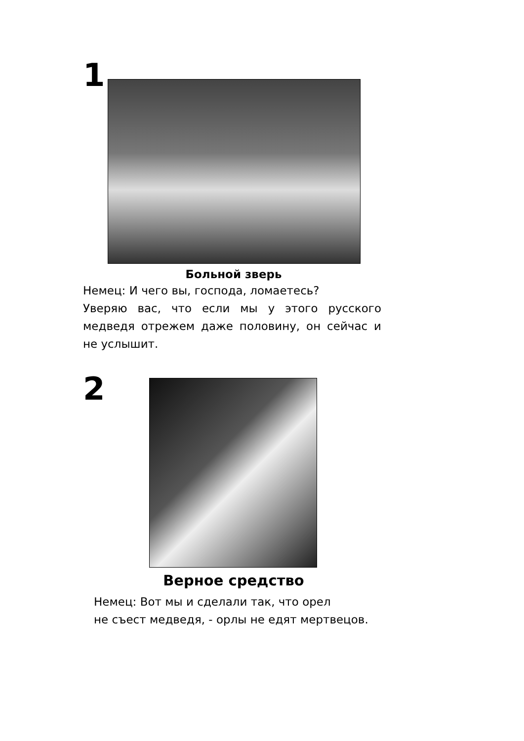1
Больной зверь
Немец: И чего вы, господа, ломаетесь?
Уверяю вас, что если мы у этого русского медведя отрежем даже половину, он сейчас и не услышит.
2
Верное средство
Немец: Вот мы и сделали так, что орел
не съест медведя, - орлы не едят мертвецов.